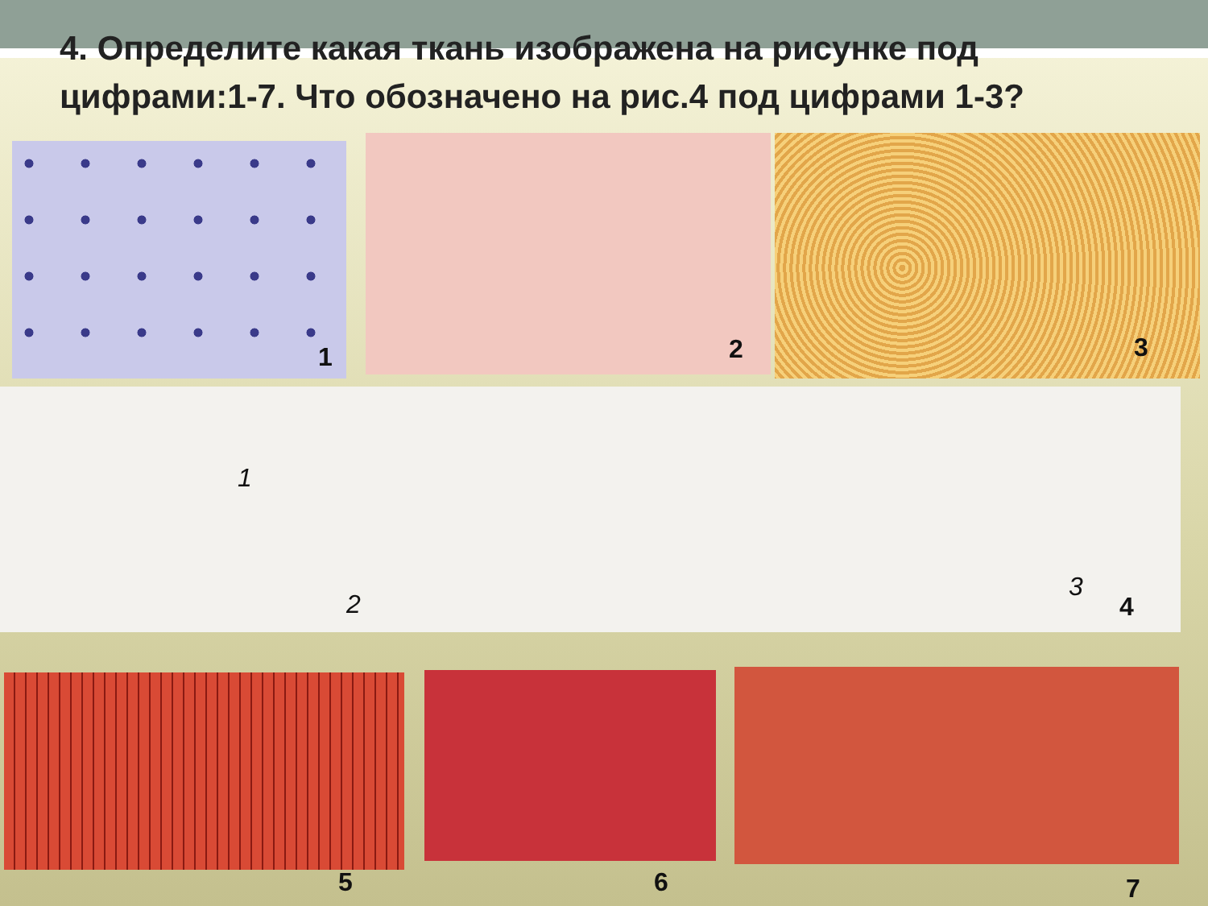4. Определите какая ткань изображена на рисунке под цифрами:1-7. Что обозначено на рис.4 под цифрами 1-3?
1 2 3
1
2
3
4
5 6 7